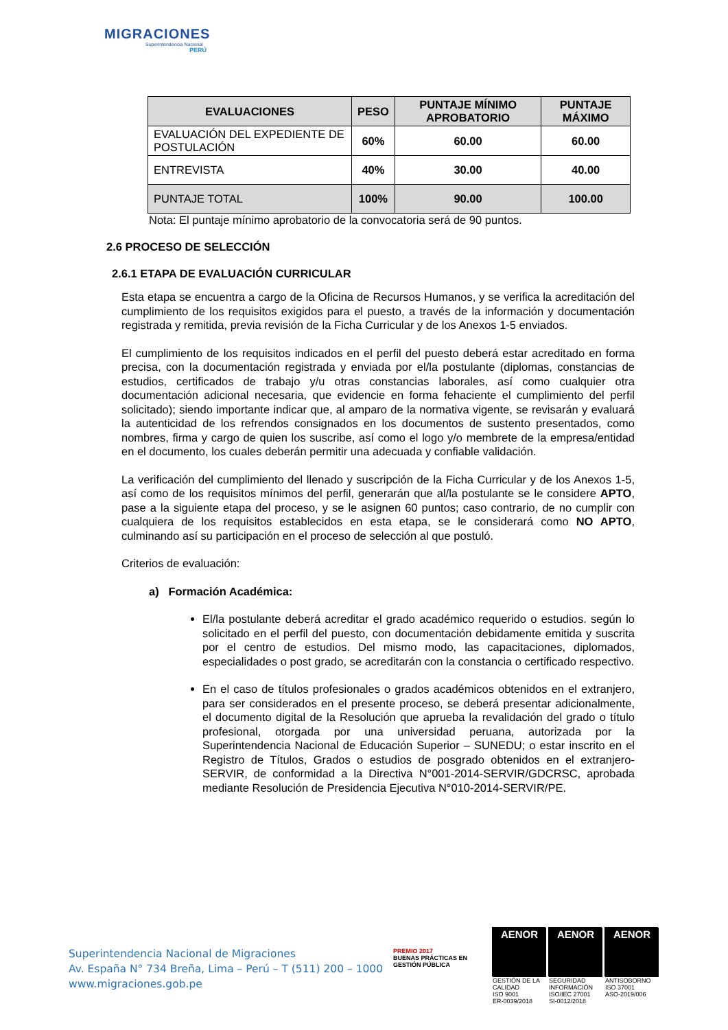MIGRACIONES
Superintendencia Nacional
PERÚ
| EVALUACIONES | PESO | PUNTAJE MÍNIMO APROBATORIO | PUNTAJE MÁXIMO |
| --- | --- | --- | --- |
| EVALUACIÓN DEL EXPEDIENTE DE POSTULACIÓN | 60% | 60.00 | 60.00 |
| ENTREVISTA | 40% | 30.00 | 40.00 |
| PUNTAJE TOTAL | 100% | 90.00 | 100.00 |
Nota: El puntaje mínimo aprobatorio de la convocatoria será de 90 puntos.
2.6 PROCESO DE SELECCIÓN
2.6.1 ETAPA DE EVALUACIÓN CURRICULAR
Esta etapa se encuentra a cargo de la Oficina de Recursos Humanos, y se verifica la acreditación del cumplimiento de los requisitos exigidos para el puesto, a través de la información y documentación registrada y remitida, previa revisión de la Ficha Curricular y de los Anexos 1-5 enviados.
El cumplimiento de los requisitos indicados en el perfil del puesto deberá estar acreditado en forma precisa, con la documentación registrada y enviada por el/la postulante (diplomas, constancias de estudios, certificados de trabajo y/u otras constancias laborales, así como cualquier otra documentación adicional necesaria, que evidencie en forma fehaciente el cumplimiento del perfil solicitado); siendo importante indicar que, al amparo de la normativa vigente, se revisarán y evaluará la autenticidad de los refrendos consignados en los documentos de sustento presentados, como nombres, firma y cargo de quien los suscribe, así como el logo y/o membrete de la empresa/entidad en el documento, los cuales deberán permitir una adecuada y confiable validación.
La verificación del cumplimiento del llenado y suscripción de la Ficha Curricular y de los Anexos 1-5, así como de los requisitos mínimos del perfil, generarán que al/la postulante se le considere APTO, pase a la siguiente etapa del proceso, y se le asignen 60 puntos; caso contrario, de no cumplir con cualquiera de los requisitos establecidos en esta etapa, se le considerará como NO APTO, culminando así su participación en el proceso de selección al que postuló.
Criterios de evaluación:
a) Formación Académica:
El/la postulante deberá acreditar el grado académico requerido o estudios. según lo solicitado en el perfil del puesto, con documentación debidamente emitida y suscrita por el centro de estudios. Del mismo modo, las capacitaciones, diplomados, especialidades o post grado, se acreditarán con la constancia o certificado respectivo.
En el caso de títulos profesionales o grados académicos obtenidos en el extranjero, para ser considerados en el presente proceso, se deberá presentar adicionalmente, el documento digital de la Resolución que aprueba la revalidación del grado o título profesional, otorgada por una universidad peruana, autorizada por la Superintendencia Nacional de Educación Superior – SUNEDU; o estar inscrito en el Registro de Títulos, Grados o estudios de posgrado obtenidos en el extranjero-SERVIR, de conformidad a la Directiva N°001-2014-SERVIR/GDCRSC, aprobada mediante Resolución de Presidencia Ejecutiva N°010-2014-SERVIR/PE.
Superintendencia Nacional de Migraciones
Av. España N° 734 Breña, Lima – Perú – T (511) 200 – 1000
www.migraciones.gob.pe
PREMIO 2017
BUENAS PRÁCTICAS EN GESTIÓN PÚBLICA
AENOR
GESTIÓN DE LA CALIDAD
ISO 9001
ER-0039/2018
AENOR
SEGURIDAD INFORMACIÓN
ISO/IEC 27001
SI-0012/2018
AENOR
ANTISOBORNO
ISO 37001
ASO-2019/006